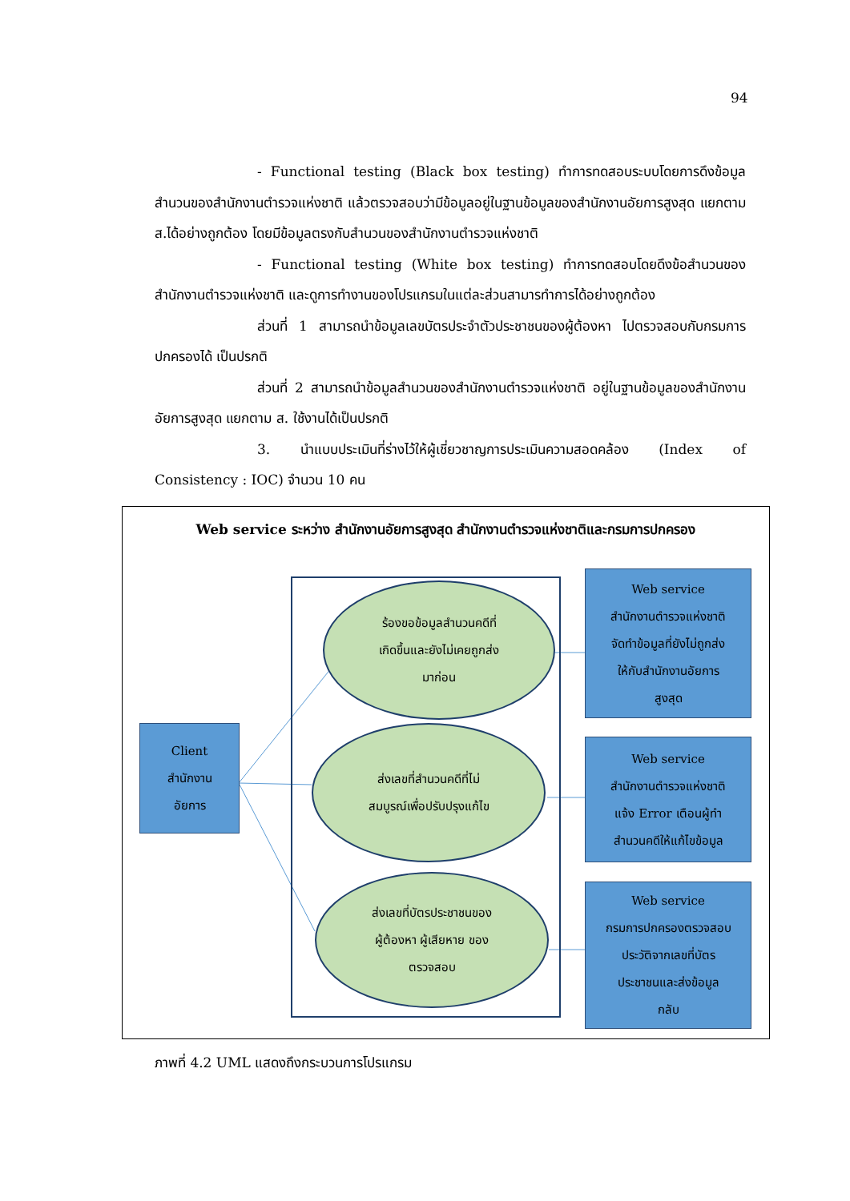94
- Functional testing (Black box testing) ทำการทดสอบระบบโดยการดึงข้อมูลสำนวนของสำนักงานตำรวจแห่งชาติ แล้วตรวจสอบว่ามีข้อมูลอยู่ในฐานข้อมูลของสำนักงานอัยการสูงสุด แยกตาม ส.ได้อย่างถูกต้อง โดยมีข้อมูลตรงกับสำนวนของสำนักงานตำรวจแห่งชาติ
- Functional testing (White box testing) ทำการทดสอบโดยดึงข้อสำนวนของสำนักงานตำรวจแห่งชาติ และดูการทำงานของโปรแกรมในแต่ละส่วนสามารทำการได้อย่างถูกต้อง
ส่วนที่ 1 สามารถนำข้อมูลเลขบัตรประจำตัวประชาชนของผู้ต้องหา ไปตรวจสอบกับกรมการปกครองได้ เป็นปรกติ
ส่วนที่ 2 สามารถนำข้อมูลสำนวนของสำนักงานตำรวจแห่งชาติ อยู่ในฐานข้อมูลของสำนักงานอัยการสูงสุด แยกตาม ส. ใช้งานได้เป็นปรกติ
3. นำแบบประเมินที่ร่างไว้ให้ผู้เชี่ยวชาญการประเมินความสอดคล้อง (Index of Consistency : IOC) จำนวน 10 คน
Web service ระหว่าง สำนักงานอัยการสูงสุด สำนักงานตำรวจแห่งชาติและกรมการปกครอง
ร้องขอข้อมูลสำนวนคดีที่
เกิดขึ้นและยังไม่เคยถูกส่ง
มาก่อน
ส่งเลขที่สำนวนคดีที่ไม่
สมบูรณ์เพื่อปรับปรุงแก้ไข
ส่งเลขที่บัตรประชาชนของ
ผู้ต้องหา ผู้เสียหาย ของ
ตรวจสอบ
Client
สำนักงาน
อัยการ
Web service
สำนักงานตำรวจแห่งชาติ
จัดทำข้อมูลที่ยังไม่ถูกส่ง
ให้กับสำนักงานอัยการ
สูงสุด
Web service
สำนักงานตำรวจแห่งชาติ
แจ้ง Error เตือนผู้ทำ
สำนวนคดีให้แก้ไขข้อมูล
Web service
กรมการปกครองตรวจสอบ
ประวัติจากเลขที่บัตร
ประชาชนและส่งข้อมูล
กลับ
ภาพที่ 4.2 UML แสดงถึงกระบวนการโปรแกรม